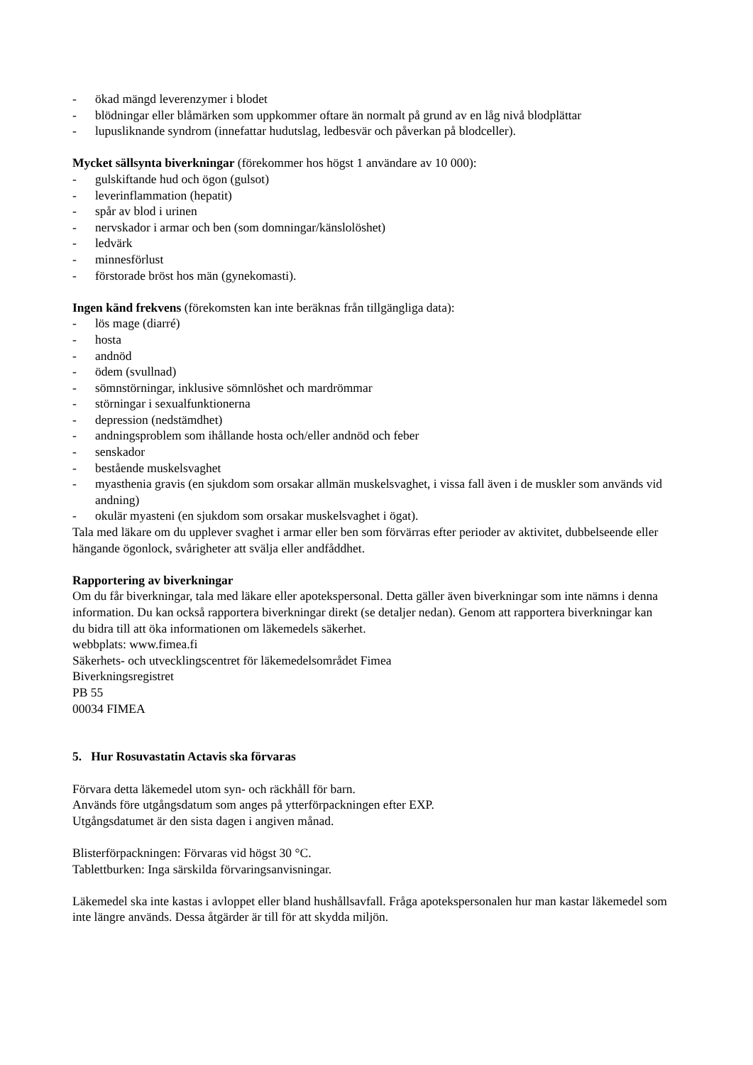- ökad mängd leverenzymer i blodet
- blödningar eller blåmärken som uppkommer oftare än normalt på grund av en låg nivå blodplättar
- lupusliknande syndrom (innefattar hudutslag, ledbesvär och påverkan på blodceller).
Mycket sällsynta biverkningar (förekommer hos högst 1 användare av 10 000):
- gulskiftande hud och ögon (gulsot)
- leverinflammation (hepatit)
- spår av blod i urinen
- nervskador i armar och ben (som domningar/känslolöshet)
- ledvärk
- minnesförlust
- förstorade bröst hos män (gynekomasti).
Ingen känd frekvens (förekomsten kan inte beräknas från tillgängliga data):
- lös mage (diarré)
- hosta
- andnöd
- ödem (svullnad)
- sömnstörningar, inklusive sömnlöshet och mardrömmar
- störningar i sexualfunktionerna
- depression (nedstämdhet)
- andningsproblem som ihållande hosta och/eller andnöd och feber
- senskador
- bestående muskelsvaghet
- myasthenia gravis (en sjukdom som orsakar allmän muskelsvaghet, i vissa fall även i de muskler som används vid andning)
- okulär myasteni (en sjukdom som orsakar muskelsvaghet i ögat).
Tala med läkare om du upplever svaghet i armar eller ben som förvärras efter perioder av aktivitet, dubbelseende eller hängande ögonlock, svårigheter att svälja eller andfåddhet.
Rapportering av biverkningar
Om du får biverkningar, tala med läkare eller apotekspersonal. Detta gäller även biverkningar som inte nämns i denna information. Du kan också rapportera biverkningar direkt (se detaljer nedan). Genom att rapportera biverkningar kan du bidra till att öka informationen om läkemedels säkerhet.
webbplats: www.fimea.fi
Säkerhets- och utvecklingscentret för läkemedelsområdet Fimea
Biverkningsregistret
PB 55
00034 FIMEA
5. Hur Rosuvastatin Actavis ska förvaras
Förvara detta läkemedel utom syn- och räckhåll för barn.
Används före utgångsdatum som anges på ytterförpackningen efter EXP.
Utgångsdatumet är den sista dagen i angiven månad.
Blisterförpackningen: Förvaras vid högst 30 °C.
Tablettburken: Inga särskilda förvaringsanvisningar.
Läkemedel ska inte kastas i avloppet eller bland hushållsavfall. Fråga apotekspersonalen hur man kastar läkemedel som inte längre används. Dessa åtgärder är till för att skydda miljön.